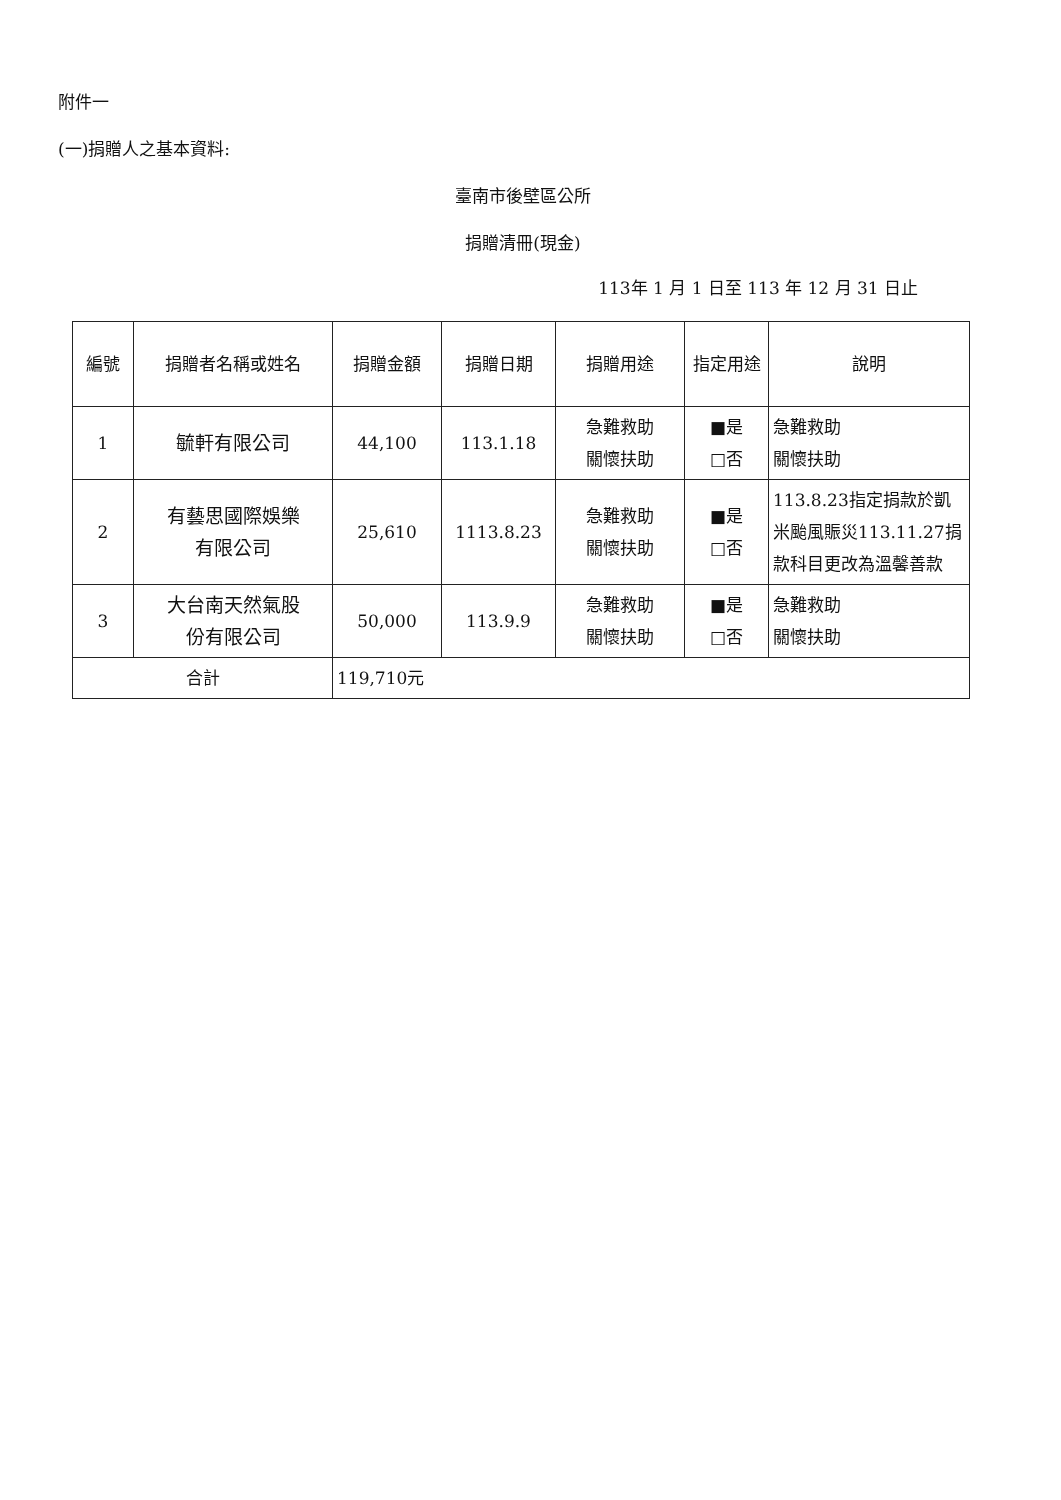附件一
(一)捐贈人之基本資料:
臺南市後壁區公所
捐贈清冊(現金)
113年 1 月 1 日至 113 年 12 月 31 日止
| 編號 | 捐贈者名稱或姓名 | 捐贈金額 | 捐贈日期 | 捐贈用途 | 指定用途 | 說明 |
| --- | --- | --- | --- | --- | --- | --- |
| 1 | 毓軒有限公司 | 44,100 | 113.1.18 | 急難救助 關懷扶助 | ■是 □否 | 急難救助 關懷扶助 |
| 2 | 有藝思國際娛樂 有限公司 | 25,610 | 1113.8.23 | 急難救助 關懷扶助 | ■是 □否 | 113.8.23指定捐款於凱米颱風賑災113.11.27捐款科目更改為溫馨善款 |
| 3 | 大台南天然氣股 份有限公司 | 50,000 | 113.9.9 | 急難救助 關懷扶助 | ■是 □否 | 急難救助 關懷扶助 |
| 合計 | | 119,710元 | | | | |